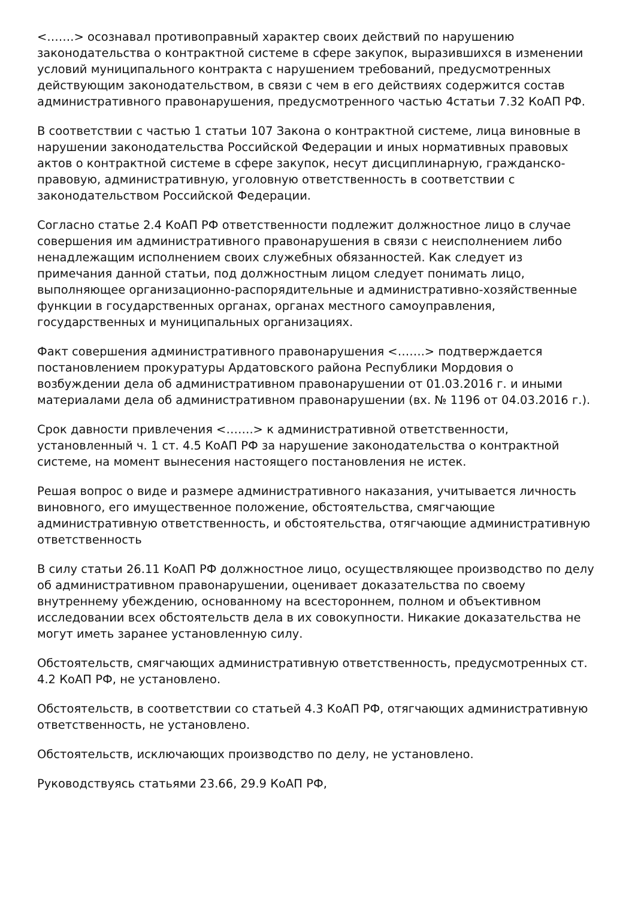<…….> осознавал противоправный характер своих действий по нарушению законодательства о контрактной системе в сфере закупок, выразившихся в изменении условий муниципального контракта с нарушением требований, предусмотренных действующим законодательством, в связи с чем в его действиях содержится состав административного правонарушения, предусмотренного частью 4статьи 7.32 КоАП РФ.
В соответствии с частью 1 статьи 107 Закона о контрактной системе, лица виновные в нарушении законодательства Российской Федерации и иных нормативных правовых актов о контрактной системе в сфере закупок, несут дисциплинарную, гражданско-правовую, административную, уголовную ответственность в соответствии с законодательством Российской Федерации.
Согласно статье 2.4 КоАП РФ ответственности подлежит должностное лицо в случае совершения им административного правонарушения в связи с неисполнением либо ненадлежащим исполнением своих служебных обязанностей. Как следует из примечания данной статьи, под должностным лицом следует понимать лицо, выполняющее организационно-распорядительные и административно-хозяйственные функции в государственных органах, органах местного самоуправления, государственных и муниципальных организациях.
Факт совершения административного правонарушения <…….> подтверждается постановлением прокуратуры Ардатовского района Республики Мордовия о возбуждении дела об административном правонарушении от 01.03.2016 г. и иными материалами дела об административном правонарушении (вх. № 1196 от 04.03.2016 г.).
Срок давности привлечения <…….> к административной ответственности, установленный ч. 1 ст. 4.5 КоАП РФ за нарушение законодательства о контрактной системе, на момент вынесения настоящего постановления не истек.
Решая вопрос о виде и размере административного наказания, учитывается личность виновного, его имущественное положение, обстоятельства, смягчающие административную ответственность, и обстоятельства, отягчающие административную ответственность
В силу статьи 26.11 КоАП РФ должностное лицо, осуществляющее производство по делу об административном правонарушении, оценивает доказательства по своему внутреннему убеждению, основанному на всестороннем, полном и объективном исследовании всех обстоятельств дела в их совокупности. Никакие доказательства не могут иметь заранее установленную силу.
Обстоятельств, смягчающих административную ответственность, предусмотренных ст. 4.2 КоАП РФ, не установлено.
Обстоятельств, в соответствии со статьей 4.3 КоАП РФ, отягчающих административную ответственность, не установлено.
Обстоятельств, исключающих производство по делу, не установлено.
Руководствуясь статьями 23.66, 29.9 КоАП РФ,